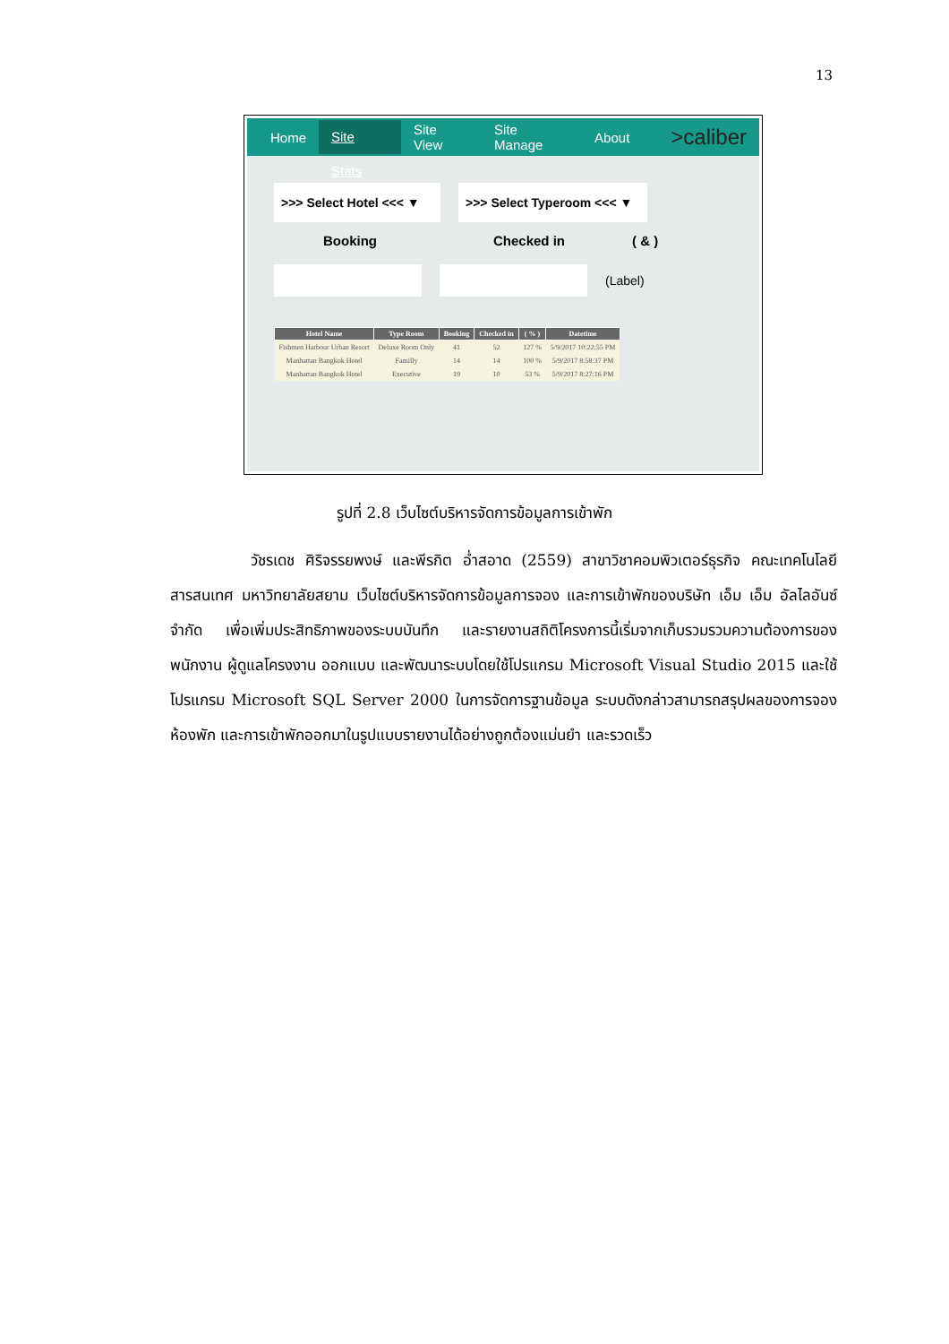13
Home Site Stats Site View Site Manage About >caliber
>>> Select Hotel <<< ▼
>>> Select Typeroom <<< ▼
Booking Checked in ( & )
(Label)
| Hotel Name | Type Room | Booking | Checked in | ( % ) | Datetime |
| --- | --- | --- | --- | --- | --- |
| Fishmen Harbour Urban Resort | Deluxe Room Only | 41 | 52 | 127 % | 5/9/2017 10:22:55 PM |
| Manhattan Bangkok Hotel | Familly | 14 | 14 | 100 % | 5/9/2017 8:58:37 PM |
| Manhattan Bangkok Hotel | Executive | 19 | 10 | 53 % | 5/9/2017 8:27:16 PM |
รูปที่ 2.8 เว็บไซต์บริหารจัดการข้อมูลการเข้าพัก
วัชรเดช ศิริจรรยพงษ์ และพีรกิต อ่ำสอาด (2559) สาขาวิชาคอมพิวเตอร์ธุรกิจ คณะเทคโนโลยีสารสนเทศ มหาวิทยาลัยสยาม เว็บไซต์บริหารจัดการข้อมูลการจอง และการเข้าพักของบริษัท เอ็ม เอ็ม อัลไลอันซ์ จำกัด เพื่อเพิ่มประสิทธิภาพของระบบบันทึก และรายงานสถิติโครงการนี้เริ่มจากเก็บรวมรวมความต้องการของพนักงาน ผู้ดูแลโครงงาน ออกแบบ และพัฒนาระบบโดยใช้โปรแกรม Microsoft Visual Studio 2015 และใช้โปรแกรม Microsoft SQL Server 2000 ในการจัดการฐานข้อมูล ระบบดังกล่าวสามารถสรุปผลของการจองห้องพัก และการเข้าพักออกมาในรูปแบบรายงานได้อย่างถูกต้องแม่นยำ และรวดเร็ว